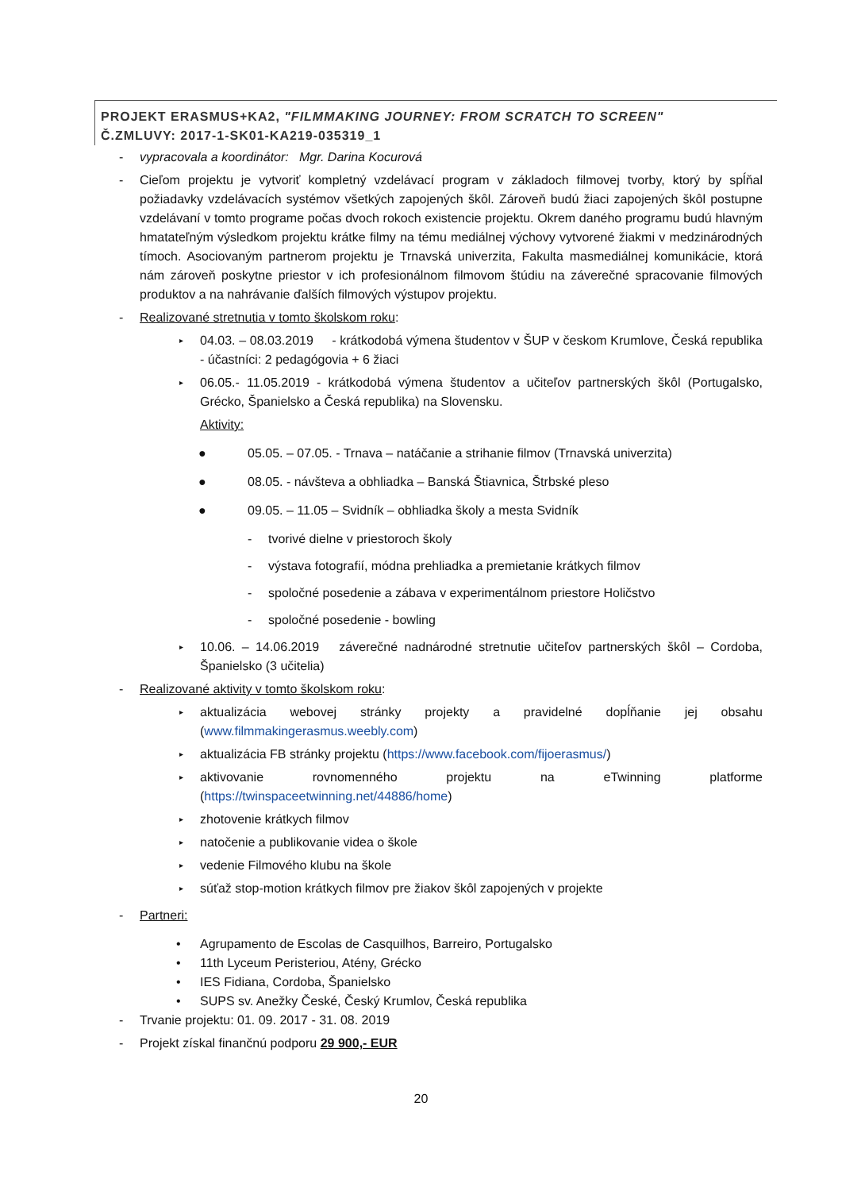PROJEKT ERASMUS+KA2, "FILMMAKING JOURNEY: FROM SCRATCH TO SCREEN"
Č.ZMLUVY: 2017-1-SK01-KA219-035319_1
- vypracovala a koordinátor: Mgr. Darina Kocurová
- Cieľom projektu je vytvoriť kompletný vzdelávací program v základoch filmovej tvorby, ktorý by spĺňal požiadavky vzdelávacích systémov všetkých zapojených škôl. Zároveň budú žiaci zapojených škôl postupne vzdelávaní v tomto programe počas dvoch rokoch existencie projektu. Okrem daného programu budú hlavným hmatateľným výsledkom projektu krátke filmy na tému mediálnej výchovy vytvorené žiakmi v medzinárodných tímoch. Asociovaným partnerom projektu je Trnavská univerzita, Fakulta masmediálnej komunikácie, ktorá nám zároveň poskytne priestor v ich profesionálnom filmovom štúdiu na záverečné spracovanie filmových produktov a na nahrávanie ďalších filmových výstupov projektu.
- Realizované stretnutia v tomto školskom roku:
▸ 04.03. – 08.03.2019 - krátkodobá výmena študentov v ŠUP v českom Krumlove, Česká republika - účastníci: 2 pedagógovia + 6 žiaci
▸ 06.05.- 11.05.2019 - krátkodobá výmena študentov a učiteľov partnerských škôl (Portugalsko, Grécko, Španielsko a Česká republika) na Slovensku.
Aktivity:
● 05.05. – 07.05. - Trnava – natáčanie a strihanie filmov (Trnavská univerzita)
● 08.05. - návšteva a obhliadka – Banská Štiavnica, Štrbské pleso
● 09.05. – 11.05 – Svidník – obhliadka školy a mesta Svidník
- tvorivé dielne v priestoroch školy
- výstava fotografií, módna prehliadka a premietanie krátkych filmov
- spoločné posedenie a zábava v experimentálnom priestore Holičstvo
- spoločné posedenie - bowling
▸ 10.06. – 14.06.2019 záverečné nadnárodné stretnutie učiteľov partnerských škôl – Cordoba, Španielsko (3 učitelia)
- Realizované aktivity v tomto školskom roku:
▸ aktualizácia webovej stránky projekty a pravidelné dopĺňanie jej obsahu (www.filmmakingerasmus.weebly.com)
▸ aktualizácia FB stránky projektu (https://www.facebook.com/fijoerasmus/)
▸ aktivovanie rovnomenného projektu na eTwinning platforme (https://twinspaceetwinning.net/44886/home)
▸ zhotovenie krátkych filmov
▸ natočenie a publikovanie videa o škole
▸ vedenie Filmového klubu na škole
▸ súťaž stop-motion krátkych filmov pre žiakov škôl zapojených v projekte
- Partneri:
• Agrupamento de Escolas de Casquilhos, Barreiro, Portugalsko
• 11th Lyceum Peristeriou, Atény, Grécko
• IES Fidiana, Cordoba, Španielsko
• SUPS sv. Anežky České, Český Krumlov, Česká republika
- Trvanie projektu: 01. 09. 2017 - 31. 08. 2019
- Projekt získal finančnú podporu 29 900,- EUR
20